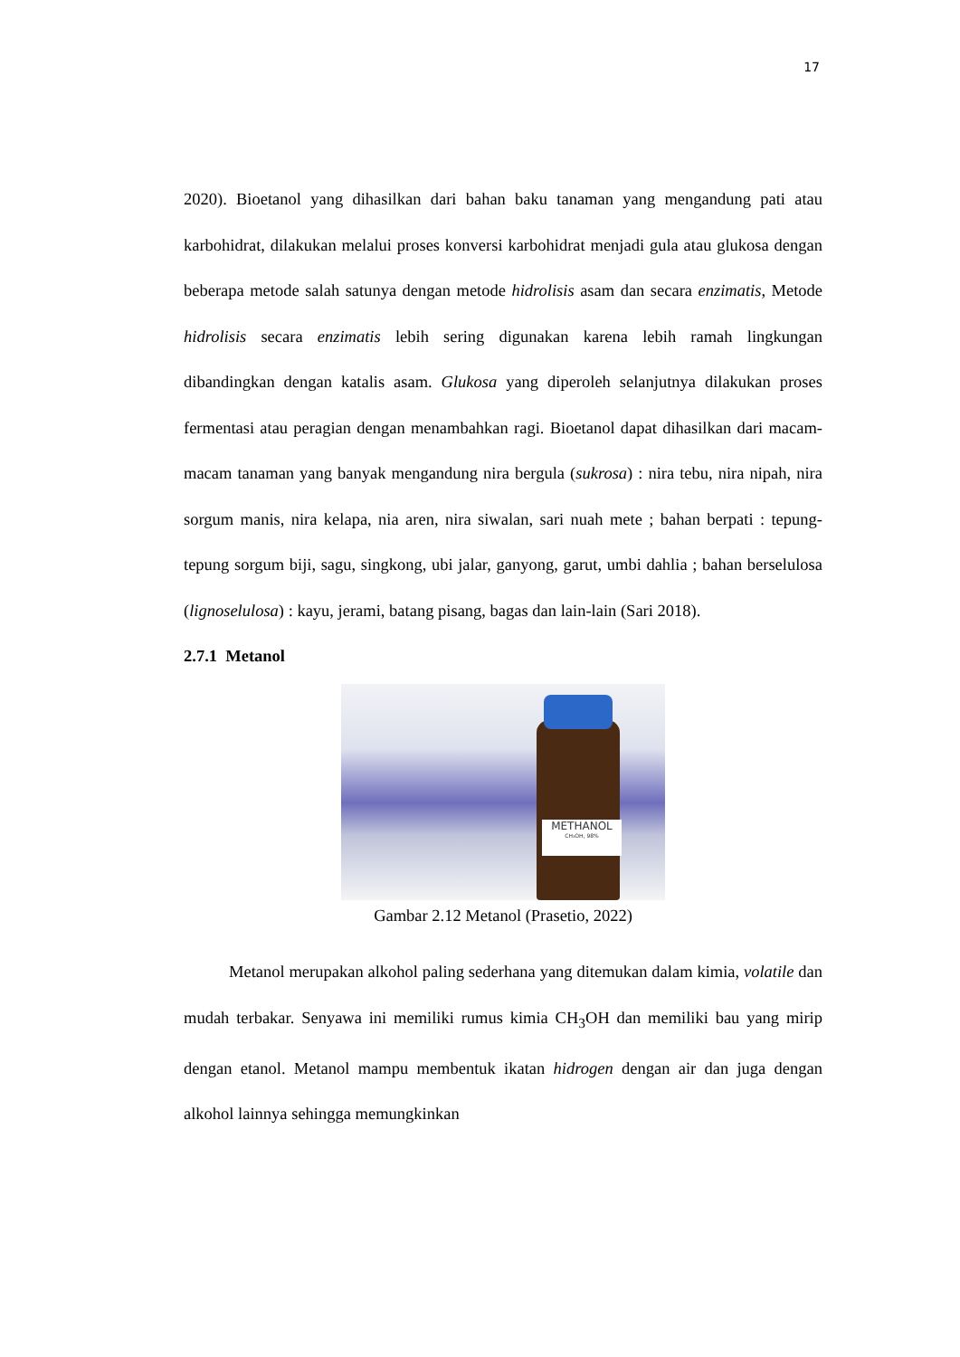17
2020). Bioetanol yang dihasilkan dari bahan baku tanaman yang mengandung pati atau karbohidrat, dilakukan melalui proses konversi karbohidrat menjadi gula atau glukosa dengan beberapa metode salah satunya dengan metode hidrolisis asam dan secara enzimatis, Metode hidrolisis secara enzimatis lebih sering digunakan karena lebih ramah lingkungan dibandingkan dengan katalis asam. Glukosa yang diperoleh selanjutnya dilakukan proses fermentasi atau peragian dengan menambahkan ragi. Bioetanol dapat dihasilkan dari macam-macam tanaman yang banyak mengandung nira bergula (sukrosa) : nira tebu, nira nipah, nira sorgum manis, nira kelapa, nia aren, nira siwalan, sari nuah mete ; bahan berpati : tepung-tepung sorgum biji, sagu, singkong, ubi jalar, ganyong, garut, umbi dahlia ; bahan berselulosa (lignoselulosa) : kayu, jerami, batang pisang, bagas dan lain-lain (Sari 2018).
2.7.1 Metanol
METHANOL
CH₃OH, 98%
Gambar 2.12 Metanol (Prasetio, 2022)
Metanol merupakan alkohol paling sederhana yang ditemukan dalam kimia, volatile dan mudah terbakar. Senyawa ini memiliki rumus kimia CH<sub>3</sub>OH dan memiliki bau yang mirip dengan etanol. Metanol mampu membentuk ikatan hidrogen dengan air dan juga dengan alkohol lainnya sehingga memungkinkan